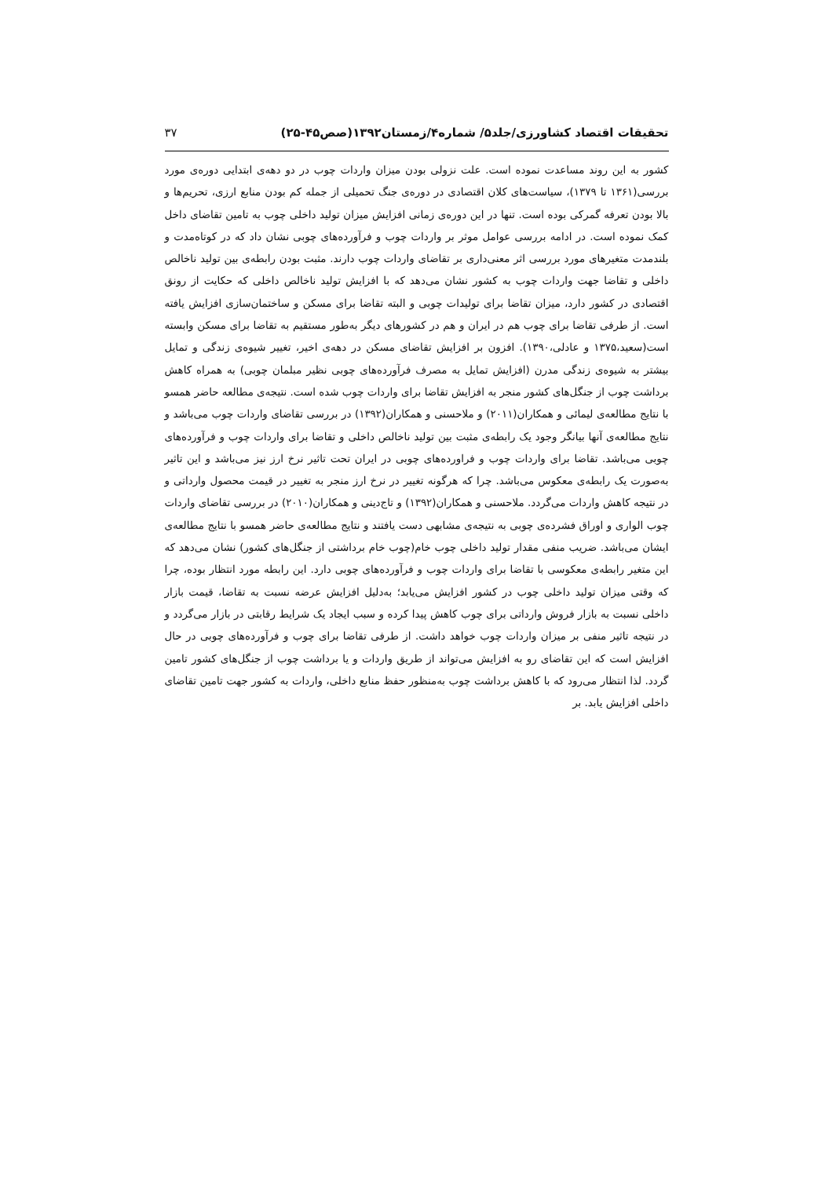تحقیقات اقتصاد کشاورزی/جلد۵/ شماره۴/زمستان۱۳۹۲(صص۴۵-۲۵) ۳۷
کشور به این روند مساعدت نموده است. علت نزولی بودن میزان واردات چوب در دو دهه‌ی ابتدایی دوره‌ی مورد بررسی(۱۳۶۱ تا ۱۳۷۹)، سیاست‌های کلان اقتصادی در دوره‌ی جنگ تحمیلی از جمله کم بودن منابع ارزی، تحریم‌ها و بالا بودن تعرفه گمرکی بوده است. تنها در این دوره‌ی زمانی افزایش میزان تولید داخلی چوب به تامین تقاضای داخل کمک نموده است. در ادامه بررسی عوامل موثر بر واردات چوب و فرآورده‌های چوبی نشان داد که در کوتاه‌مدت و بلندمدت متغیرهای مورد بررسی اثر معنی‌داری بر تقاضای واردات چوب دارند. مثبت بودن رابطه‌ی بین تولید ناخالص داخلی و تقاضا جهت واردات چوب به کشور نشان می‌دهد که با افزایش تولید ناخالص داخلی که حکایت از رونق اقتصادی در کشور دارد، میزان تقاضا برای تولیدات چوبی و البته تقاضا برای مسکن و ساختمان‌سازی افزایش یافته است. از طرفی تقاضا برای چوب هم در ایران و هم در کشورهای دیگر به‌طور مستقیم به تقاضا برای مسکن وابسته است(سعید،۱۳۷۵ و عادلی،۱۳۹۰). افزون بر افزایش تقاضای مسکن در دهه‌ی اخیر، تغییر شیوه‌ی زندگی و تمایل بیشتر به شیوه‌ی زندگی مدرن (افزایش تمایل به مصرف فرآورده‌های چوبی نظیر مبلمان چوبی) به همراه کاهش برداشت چوب از جنگل‌های کشور منجر به افزایش تقاضا برای واردات چوب شده است. نتیجه‌ی مطالعه حاضر همسو با نتایج مطالعه‌ی لیمائی و همکاران(۲۰۱۱) و ملاحسنی و همکاران(۱۳۹۲) در بررسی تقاضای واردات چوب می‌باشد و نتایج مطالعه‌ی آنها بیانگر وجود یک رابطه‌ی مثبت بین تولید ناخالص داخلی و تقاضا برای واردات چوب و فرآورده‌های چوبی می‌باشد. تقاضا برای واردات چوب و فراورده‌های چوبی در ایران تحت تاثیر نرخ ارز نیز می‌باشد و این تاثیر به‌صورت یک رابطه‌ی معکوس می‌باشد. چرا که هرگونه تغییر در نرخ ارز منجر به تغییر در قیمت محصول وارداتی و در نتیجه کاهش واردات می‌گردد. ملاحسنی و همکاران(۱۳۹۲) و تاج‌دینی و همکاران(۲۰۱۰) در بررسی تقاضای واردات چوب الواری و اوراق فشرده‌ی چوبی به نتیجه‌ی مشابهی دست یافتند و نتایج مطالعه‌ی حاضر همسو با نتایج مطالعه‌ی ایشان می‌باشد. ضریب منفی مقدار تولید داخلی چوب خام(چوب خام برداشتی از جنگل‌های کشور) نشان می‌دهد که این متغیر رابطه‌ی معکوسی با تقاضا برای واردات چوب و فرآورده‌های چوبی دارد. این رابطه مورد انتظار بوده، چرا که وقتی میزان تولید داخلی چوب در کشور افزایش می‌یابد؛ به‌دلیل افزایش عرضه نسبت به تقاضا، قیمت بازار داخلی نسبت به بازار فروش وارداتی برای چوب کاهش پیدا کرده و سبب ایجاد یک شرایط رقابتی در بازار می‌گردد و در نتیجه تاثیر منفی بر میزان واردات چوب خواهد داشت. از طرفی تقاضا برای چوب و فرآورده‌های چوبی در حال افزایش است که این تقاضای رو به افزایش می‌تواند از طریق واردات و یا برداشت چوب از جنگل‌های کشور تامین گردد. لذا انتظار می‌رود که با کاهش برداشت چوب به‌منظور حفظ منابع داخلی، واردات به کشور جهت تامین تقاضای داخلی افزایش یابد. بر